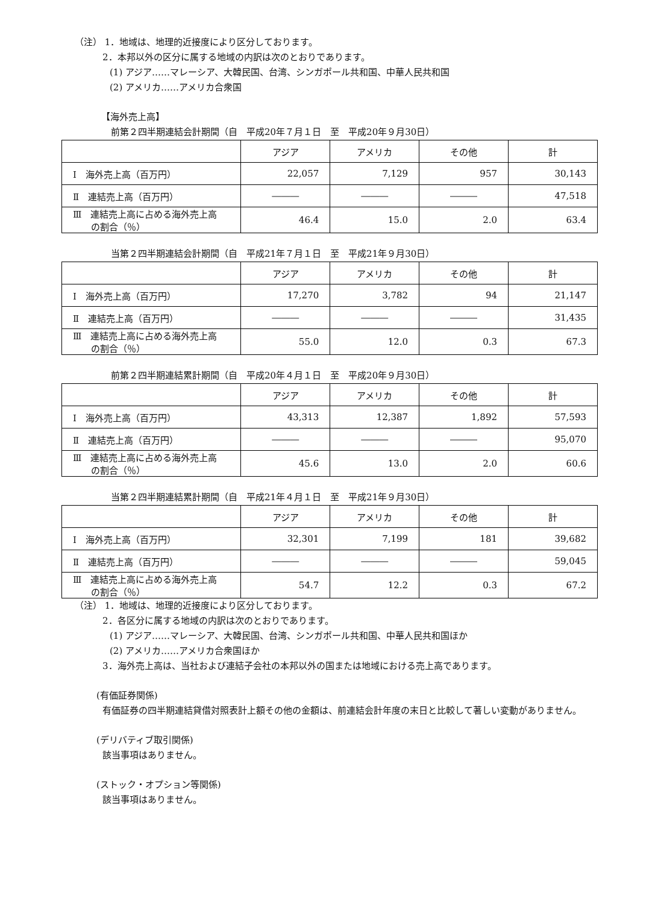（注） 1．地域は、地理的近接度により区分しております。
2．本邦以外の区分に属する地域の内訳は次のとおりであります。
(1) アジア……マレーシア、大韓民国、台湾、シンガポール共和国、中華人民共和国
(2) アメリカ……アメリカ合衆国
【海外売上高】
前第２四半期連結会計期間（自　平成20年７月１日　至　平成20年９月30日）
| | アジア | アメリカ | その他 | 計 |
| --- | --- | --- | --- | --- |
| Ⅰ 海外売上高（百万円） | 22,057 | 7,129 | 957 | 30,143 |
| Ⅱ 連結売上高（百万円） | ――― | ――― | ――― | 47,518 |
| Ⅲ 連結売上高に占める海外売上高 の割合（％） | 46.4 | 15.0 | 2.0 | 63.4 |
当第２四半期連結会計期間（自　平成21年７月１日　至　平成21年９月30日）
| | アジア | アメリカ | その他 | 計 |
| --- | --- | --- | --- | --- |
| Ⅰ 海外売上高（百万円） | 17,270 | 3,782 | 94 | 21,147 |
| Ⅱ 連結売上高（百万円） | ――― | ――― | ――― | 31,435 |
| Ⅲ 連結売上高に占める海外売上高 の割合（％） | 55.0 | 12.0 | 0.3 | 67.3 |
前第２四半期連結累計期間（自　平成20年４月１日　至　平成20年９月30日）
| | アジア | アメリカ | その他 | 計 |
| --- | --- | --- | --- | --- |
| Ⅰ 海外売上高（百万円） | 43,313 | 12,387 | 1,892 | 57,593 |
| Ⅱ 連結売上高（百万円） | ――― | ――― | ――― | 95,070 |
| Ⅲ 連結売上高に占める海外売上高 の割合（％） | 45.6 | 13.0 | 2.0 | 60.6 |
当第２四半期連結累計期間（自　平成21年４月１日　至　平成21年９月30日）
| | アジア | アメリカ | その他 | 計 |
| --- | --- | --- | --- | --- |
| Ⅰ 海外売上高（百万円） | 32,301 | 7,199 | 181 | 39,682 |
| Ⅱ 連結売上高（百万円） | ――― | ――― | ――― | 59,045 |
| Ⅲ 連結売上高に占める海外売上高 の割合（％） | 54.7 | 12.2 | 0.3 | 67.2 |
（注） 1．地域は、地理的近接度により区分しております。
2．各区分に属する地域の内訳は次のとおりであります。
(1) アジア……マレーシア、大韓民国、台湾、シンガポール共和国、中華人民共和国ほか
(2) アメリカ……アメリカ合衆国ほか
3．海外売上高は、当社および連結子会社の本邦以外の国または地域における売上高であります。
(有価証券関係)
有価証券の四半期連結貸借対照表計上額その他の金額は、前連結会計年度の末日と比較して著しい変動がありません。
(デリバティブ取引関係)
該当事項はありません。
(ストック・オプション等関係)
該当事項はありません。